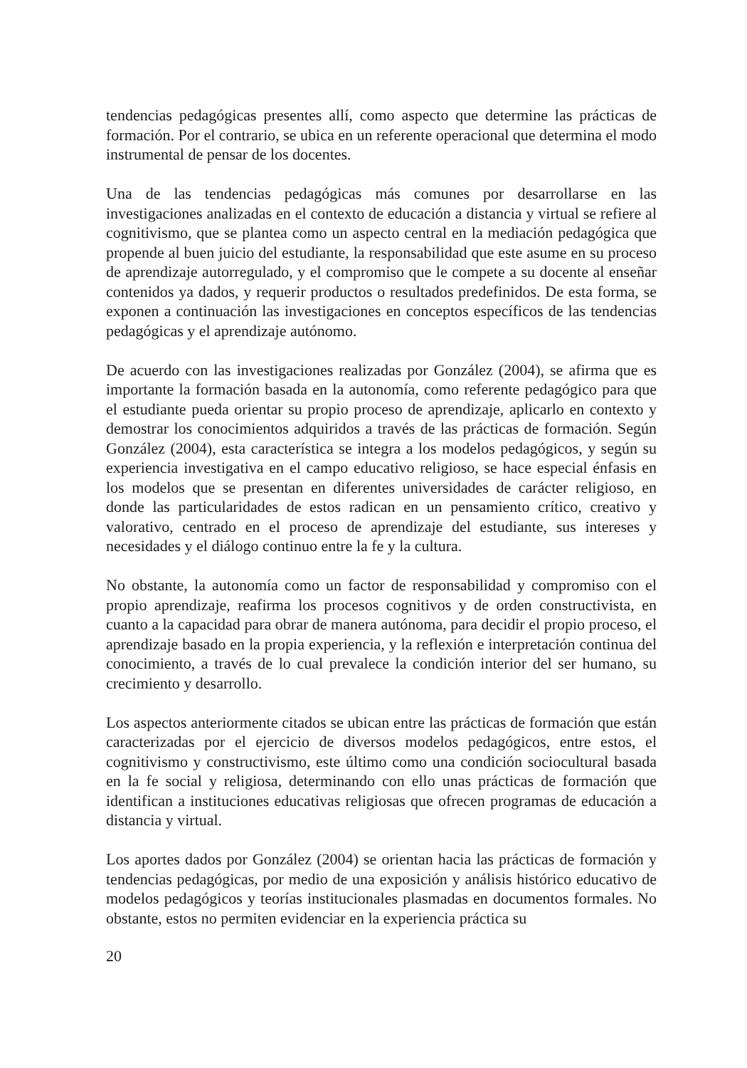tendencias pedagógicas presentes allí, como aspecto que determine las prácticas de formación. Por el contrario, se ubica en un referente operacional que determina el modo instrumental de pensar de los docentes.
Una de las tendencias pedagógicas más comunes por desarrollarse en las investigaciones analizadas en el contexto de educación a distancia y virtual se refiere al cognitivismo, que se plantea como un aspecto central en la mediación pedagógica que propende al buen juicio del estudiante, la responsabilidad que este asume en su proceso de aprendizaje autorregulado, y el compromiso que le compete a su docente al enseñar contenidos ya dados, y requerir productos o resultados predefinidos. De esta forma, se exponen a continuación las investigaciones en conceptos específicos de las tendencias pedagógicas y el aprendizaje autónomo.
De acuerdo con las investigaciones realizadas por González (2004), se afirma que es importante la formación basada en la autonomía, como referente pedagógico para que el estudiante pueda orientar su propio proceso de aprendizaje, aplicarlo en contexto y demostrar los conocimientos adquiridos a través de las prácticas de formación. Según González (2004), esta característica se integra a los modelos pedagógicos, y según su experiencia investigativa en el campo educativo religioso, se hace especial énfasis en los modelos que se presentan en diferentes universidades de carácter religioso, en donde las particularidades de estos radican en un pensamiento crítico, creativo y valorativo, centrado en el proceso de aprendizaje del estudiante, sus intereses y necesidades y el diálogo continuo entre la fe y la cultura.
No obstante, la autonomía como un factor de responsabilidad y compromiso con el propio aprendizaje, reafirma los procesos cognitivos y de orden constructivista, en cuanto a la capacidad para obrar de manera autónoma, para decidir el propio proceso, el aprendizaje basado en la propia experiencia, y la reflexión e interpretación continua del conocimiento, a través de lo cual prevalece la condición interior del ser humano, su crecimiento y desarrollo.
Los aspectos anteriormente citados se ubican entre las prácticas de formación que están caracterizadas por el ejercicio de diversos modelos pedagógicos, entre estos, el cognitivismo y constructivismo, este último como una condición sociocultural basada en la fe social y religiosa, determinando con ello unas prácticas de formación que identifican a instituciones educativas religiosas que ofrecen programas de educación a distancia y virtual.
Los aportes dados por González (2004) se orientan hacia las prácticas de formación y tendencias pedagógicas, por medio de una exposición y análisis histórico educativo de modelos pedagógicos y teorías institucionales plasmadas en documentos formales. No obstante, estos no permiten evidenciar en la experiencia práctica su
20